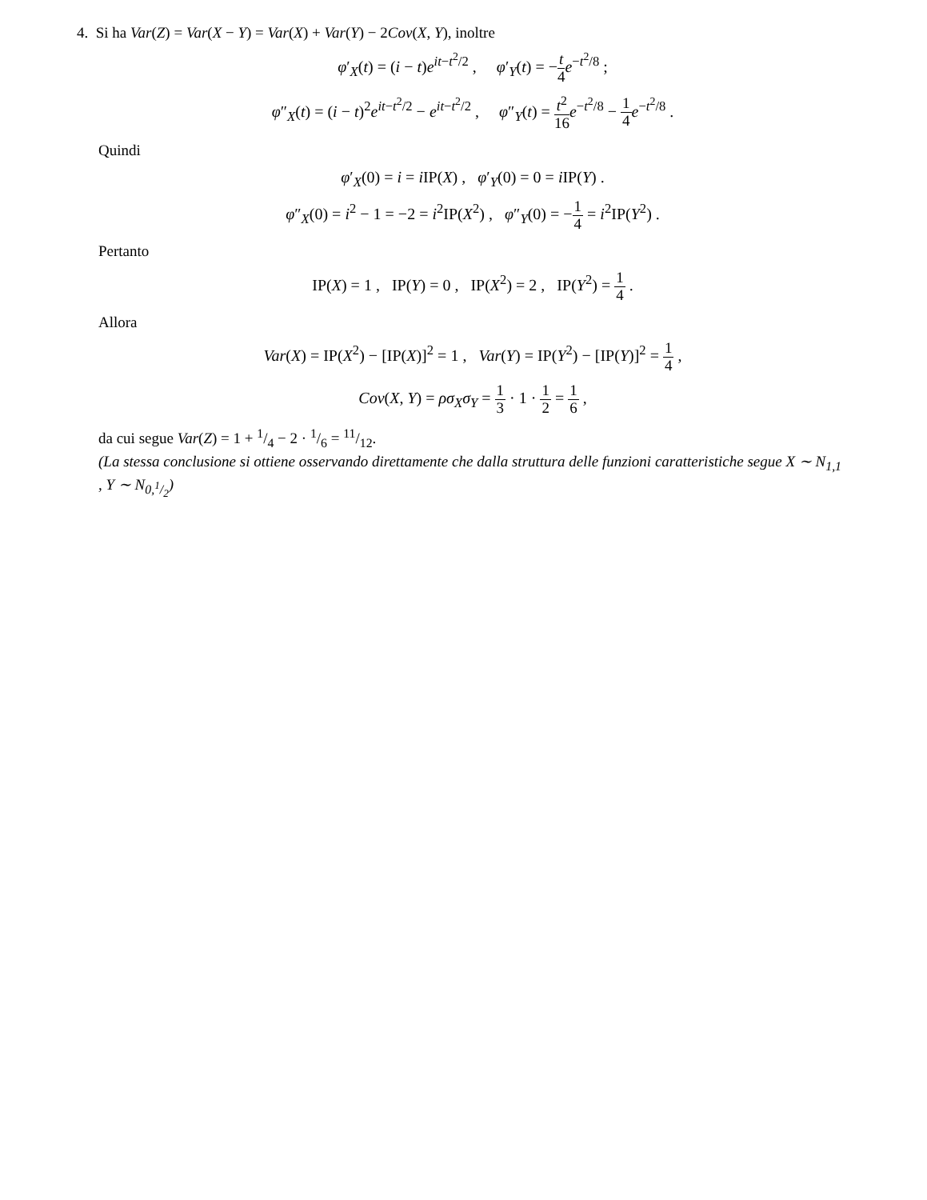4. Si ha Var(Z) = Var(X − Y) = Var(X) + Var(Y) − 2Cov(X, Y), inoltre
φ′<sub>X</sub>(t) = (i − t)e<sup>it−t<sup>2</sup>/2</sup> , φ′<sub>Y</sub>(t) = −t 4 e<sup>−t<sup>2</sup>/8</sup> ;
φ″<sub>X</sub>(t) = (i − t)<sup>2</sup>e<sup>it−t<sup>2</sup>/2</sup> − e<sup>it−t<sup>2</sup>/2</sup> , φ″<sub>Y</sub>(t) = t<sup>2</sup> 16 e<sup>−t<sup>2</sup>/8</sup> − 1 4 e<sup>−t<sup>2</sup>/8</sup> .
Quindi
φ′<sub>X</sub>(0) = i = i IP(X) , φ′<sub>Y</sub>(0) = 0 = i IP(Y) .
φ″<sub>X</sub>(0) = i<sup>2</sup> − 1 = −2 = i<sup>2</sup>IP(X<sup>2</sup>) , φ″<sub>Y</sub>(0) = −1 4 = i<sup>2</sup>IP(Y<sup>2</sup>) .
Pertanto
IP(X) = 1 , IP(Y) = 0 , IP(X<sup>2</sup>) = 2 , IP(Y<sup>2</sup>) = 1 4 .
Allora
Var(X) = IP(X<sup>2</sup>) − [IP(X)]<sup>2</sup> = 1 , Var(Y) = IP(Y<sup>2</sup>) − [IP(Y)]<sup>2</sup> = 1 4 ,
Cov(X, Y) = ρσ<sub>X</sub>σ<sub>Y</sub> = 1 3 · 1 · 1 2 = 1 6 ,
da cui segue Var(Z) = 1 + 1/4 − 2 · 1/6 = 11/12.
(La stessa conclusione si ottiene osservando direttamente che dalla struttura delle funzioni caratteristiche segue X ∼ N<sub>1,1</sub> , Y ∼ N<sub>0,1/2</sub>)